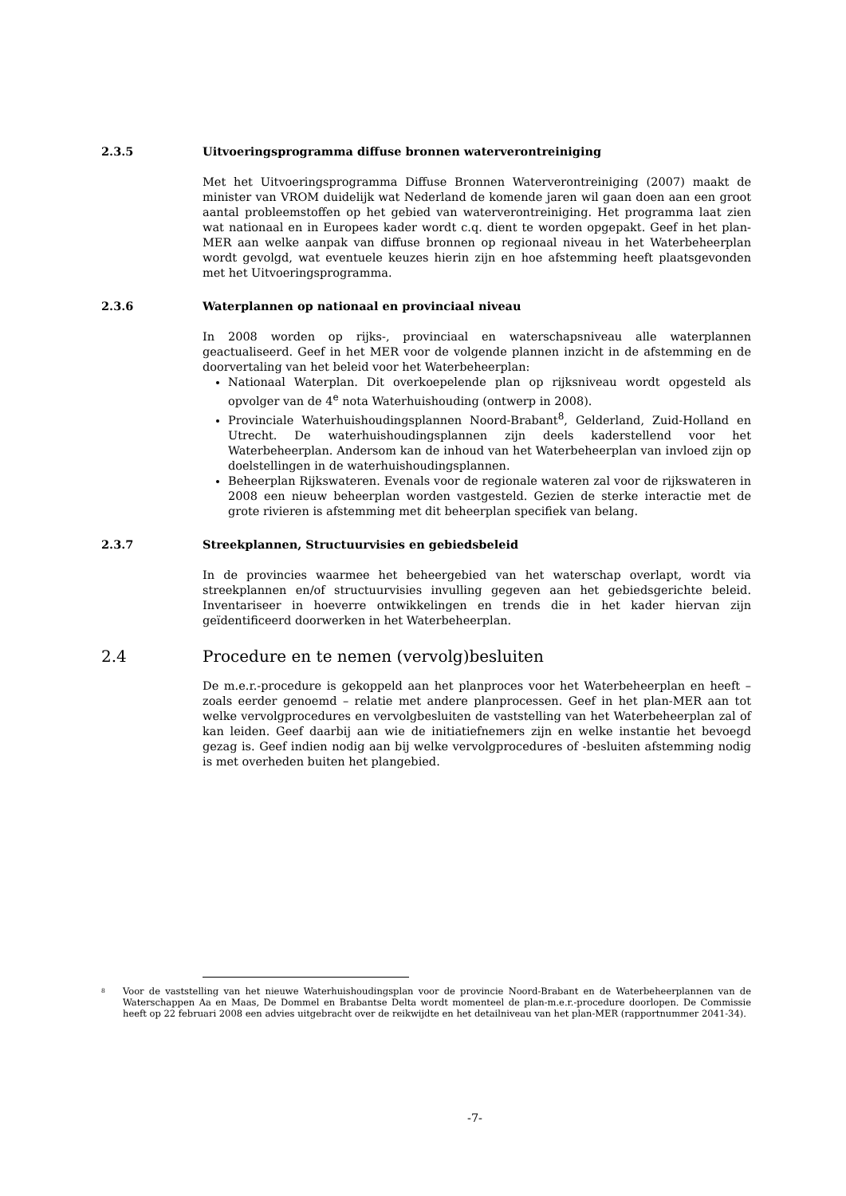2.3.5 Uitvoeringsprogramma diffuse bronnen waterverontreiniging
Met het Uitvoeringsprogramma Diffuse Bronnen Waterverontreiniging (2007) maakt de minister van VROM duidelijk wat Nederland de komende jaren wil gaan doen aan een groot aantal probleemstoffen op het gebied van waterverontreiniging. Het programma laat zien wat nationaal en in Europees kader wordt c.q. dient te worden opgepakt. Geef in het plan-MER aan welke aanpak van diffuse bronnen op regionaal niveau in het Waterbeheerplan wordt gevolgd, wat eventuele keuzes hierin zijn en hoe afstemming heeft plaatsgevonden met het Uitvoeringsprogramma.
2.3.6 Waterplannen op nationaal en provinciaal niveau
In 2008 worden op rijks-, provinciaal en waterschapsniveau alle waterplannen geactualiseerd. Geef in het MER voor de volgende plannen inzicht in de afstemming en de doorvertaling van het beleid voor het Waterbeheerplan:
Nationaal Waterplan. Dit overkoepelende plan op rijksniveau wordt opgesteld als opvolger van de 4<sup>e</sup> nota Waterhuishouding (ontwerp in 2008).
Provinciale Waterhuishoudingsplannen Noord-Brabant<sup>8</sup>, Gelderland, Zuid-Holland en Utrecht. De waterhuishoudingsplannen zijn deels kaderstellend voor het Waterbeheerplan. Andersom kan de inhoud van het Waterbeheerplan van invloed zijn op doelstellingen in de waterhuishoudingsplannen.
Beheerplan Rijkswateren. Evenals voor de regionale wateren zal voor de rijkswateren in 2008 een nieuw beheerplan worden vastgesteld. Gezien de sterke interactie met de grote rivieren is afstemming met dit beheerplan specifiek van belang.
2.3.7 Streekplannen, Structuurvisies en gebiedsbeleid
In de provincies waarmee het beheergebied van het waterschap overlapt, wordt via streekplannen en/of structuurvisies invulling gegeven aan het gebiedsgerichte beleid. Inventariseer in hoeverre ontwikkelingen en trends die in het kader hiervan zijn geïdentificeerd doorwerken in het Waterbeheerplan.
2.4 Procedure en te nemen (vervolg)besluiten
De m.e.r.-procedure is gekoppeld aan het planproces voor het Waterbeheerplan en heeft – zoals eerder genoemd – relatie met andere planprocessen. Geef in het plan-MER aan tot welke vervolgprocedures en vervolgbesluiten de vaststelling van het Waterbeheerplan zal of kan leiden. Geef daarbij aan wie de initiatiefnemers zijn en welke instantie het bevoegd gezag is. Geef indien nodig aan bij welke vervolgprocedures of -besluiten afstemming nodig is met overheden buiten het plangebied.
<sup>8</sup> Voor de vaststelling van het nieuwe Waterhuishoudingsplan voor de provincie Noord-Brabant en de Waterbeheerplannen van de Waterschappen Aa en Maas, De Dommel en Brabantse Delta wordt momenteel de plan-m.e.r.-procedure doorlopen. De Commissie heeft op 22 februari 2008 een advies uitgebracht over de reikwijdte en het detailniveau van het plan-MER (rapportnummer 2041-34).
-7-